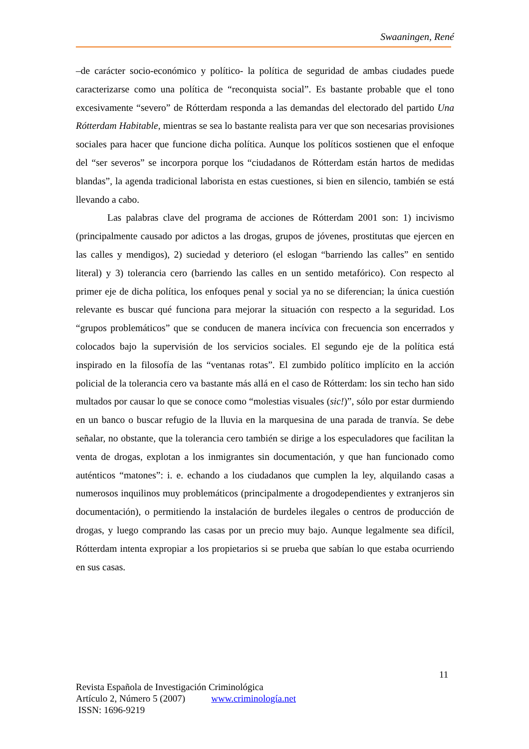Swaaningen, René
–de carácter socio-económico y político- la política de seguridad de ambas ciudades puede caracterizarse como una política de “reconquista social”. Es bastante probable que el tono excesivamente “severo” de Rótterdam responda a las demandas del electorado del partido Una Rótterdam Habitable, mientras se sea lo bastante realista para ver que son necesarias provisiones sociales para hacer que funcione dicha política. Aunque los políticos sostienen que el enfoque del “ser severos” se incorpora porque los “ciudadanos de Rótterdam están hartos de medidas blandas”, la agenda tradicional laborista en estas cuestiones, si bien en silencio, también se está llevando a cabo.
Las palabras clave del programa de acciones de Rótterdam 2001 son: 1) incivismo (principalmente causado por adictos a las drogas, grupos de jóvenes, prostitutas que ejercen en las calles y mendigos), 2) suciedad y deterioro (el eslogan “barriendo las calles” en sentido literal) y 3) tolerancia cero (barriendo las calles en un sentido metafórico). Con respecto al primer eje de dicha política, los enfoques penal y social ya no se diferencian; la única cuestión relevante es buscar qué funciona para mejorar la situación con respecto a la seguridad. Los “grupos problemáticos” que se conducen de manera incívica con frecuencia son encerrados y colocados bajo la supervisión de los servicios sociales. El segundo eje de la política está inspirado en la filosofía de las “ventanas rotas”. El zumbido político implícito en la acción policial de la tolerancia cero va bastante más allá en el caso de Rótterdam: los sin techo han sido multados por causar lo que se conoce como “molestias visuales (sic!)”, sólo por estar durmiendo en un banco o buscar refugio de la lluvia en la marquesina de una parada de tranvía. Se debe señalar, no obstante, que la tolerancia cero también se dirige a los especuladores que facilitan la venta de drogas, explotan a los inmigrantes sin documentación, y que han funcionado como auténticos “matones”: i. e. echando a los ciudadanos que cumplen la ley, alquilando casas a numerosos inquilinos muy problemáticos (principalmente a drogodependientes y extranjeros sin documentación), o permitiendo la instalación de burdeles ilegales o centros de producción de drogas, y luego comprando las casas por un precio muy bajo. Aunque legalmente sea difícil, Rótterdam intenta expropiar a los propietarios si se prueba que sabían lo que estaba ocurriendo en sus casas.
11
Revista Española de Investigación Criminológica
Artículo 2, Número 5 (2007) www.criminología.net
ISSN: 1696-9219